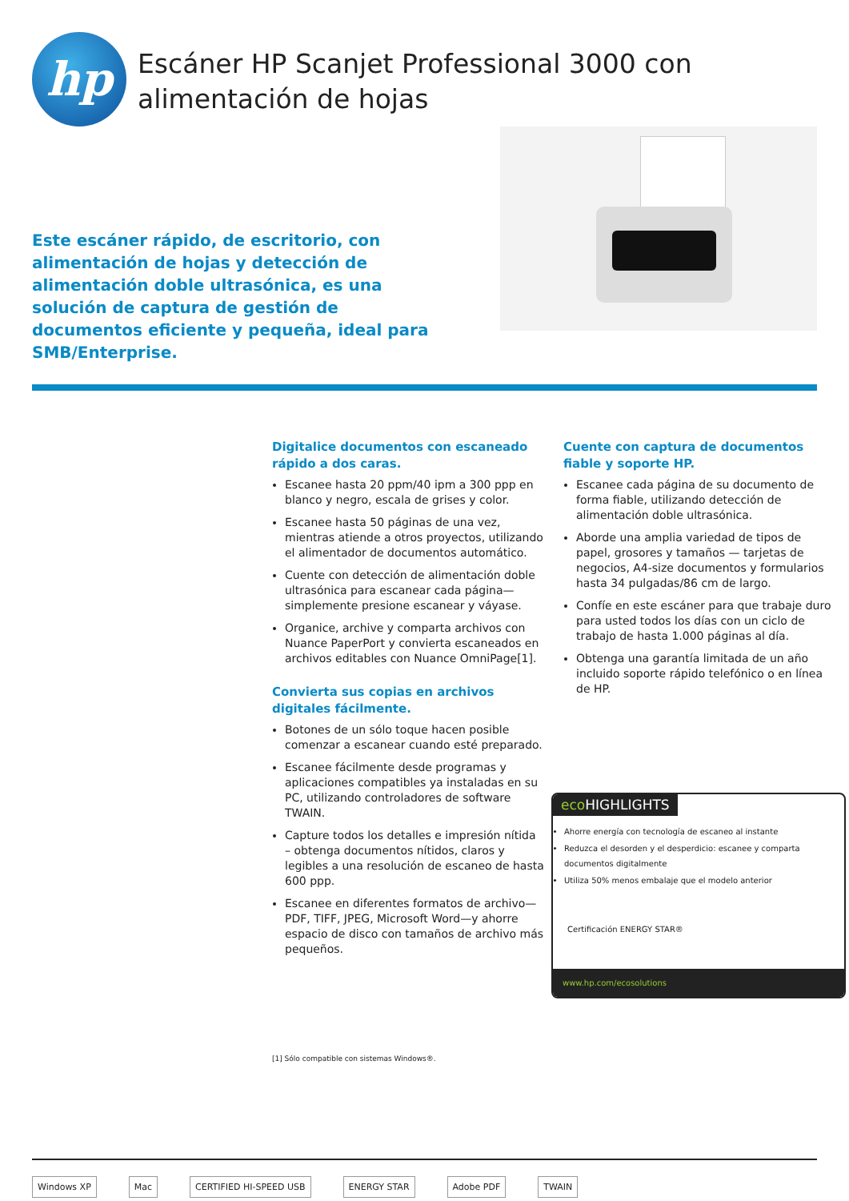hp
Escáner HP Scanjet Professional 3000 con alimentación de hojas
Este escáner rápido, de escritorio, con alimentación de hojas y detección de alimentación doble ultrasónica, es una solución de captura de gestión de documentos eficiente y pequeña, ideal para SMB/Enterprise.
Digitalice documentos con escaneado rápido a dos caras.
Escanee hasta 20 ppm/40 ipm a 300 ppp en blanco y negro, escala de grises y color.
Escanee hasta 50 páginas de una vez, mientras atiende a otros proyectos, utilizando el alimentador de documentos automático.
Cuente con detección de alimentación doble ultrasónica para escanear cada página—simplemente presione escanear y váyase.
Organice, archive y comparta archivos con Nuance PaperPort y convierta escaneados en archivos editables con Nuance OmniPage[1].
Convierta sus copias en archivos digitales fácilmente.
Botones de un sólo toque hacen posible comenzar a escanear cuando esté preparado.
Escanee fácilmente desde programas y aplicaciones compatibles ya instaladas en su PC, utilizando controladores de software TWAIN.
Capture todos los detalles e impresión nítida – obtenga documentos nítidos, claros y legibles a una resolución de escaneo de hasta 600 ppp.
Escanee en diferentes formatos de archivo—PDF, TIFF, JPEG, Microsoft Word—y ahorre espacio de disco con tamaños de archivo más pequeños.
Cuente con captura de documentos fiable y soporte HP.
Escanee cada página de su documento de forma fiable, utilizando detección de alimentación doble ultrasónica.
Aborde una amplia variedad de tipos de papel, grosores y tamaños — tarjetas de negocios, A4-size documentos y formularios hasta 34 pulgadas/86 cm de largo.
Confíe en este escáner para que trabaje duro para usted todos los días con un ciclo de trabajo de hasta 1.000 páginas al día.
Obtenga una garantía limitada de un año incluido soporte rápido telefónico o en línea de HP.
eco HIGHLIGHTS
Ahorre energía con tecnología de escaneo al instante
Reduzca el desorden y el desperdicio: escanee y comparta documentos digitalmente
Utiliza 50% menos embalaje que el modelo anterior
Certificación ENERGY STAR®
www.hp.com/ecosolutions
[1] Sólo compatible con sistemas Windows®.
Windows XP Mac CERTIFIED HI-SPEED USB ENERGY STAR Adobe PDF TWAIN